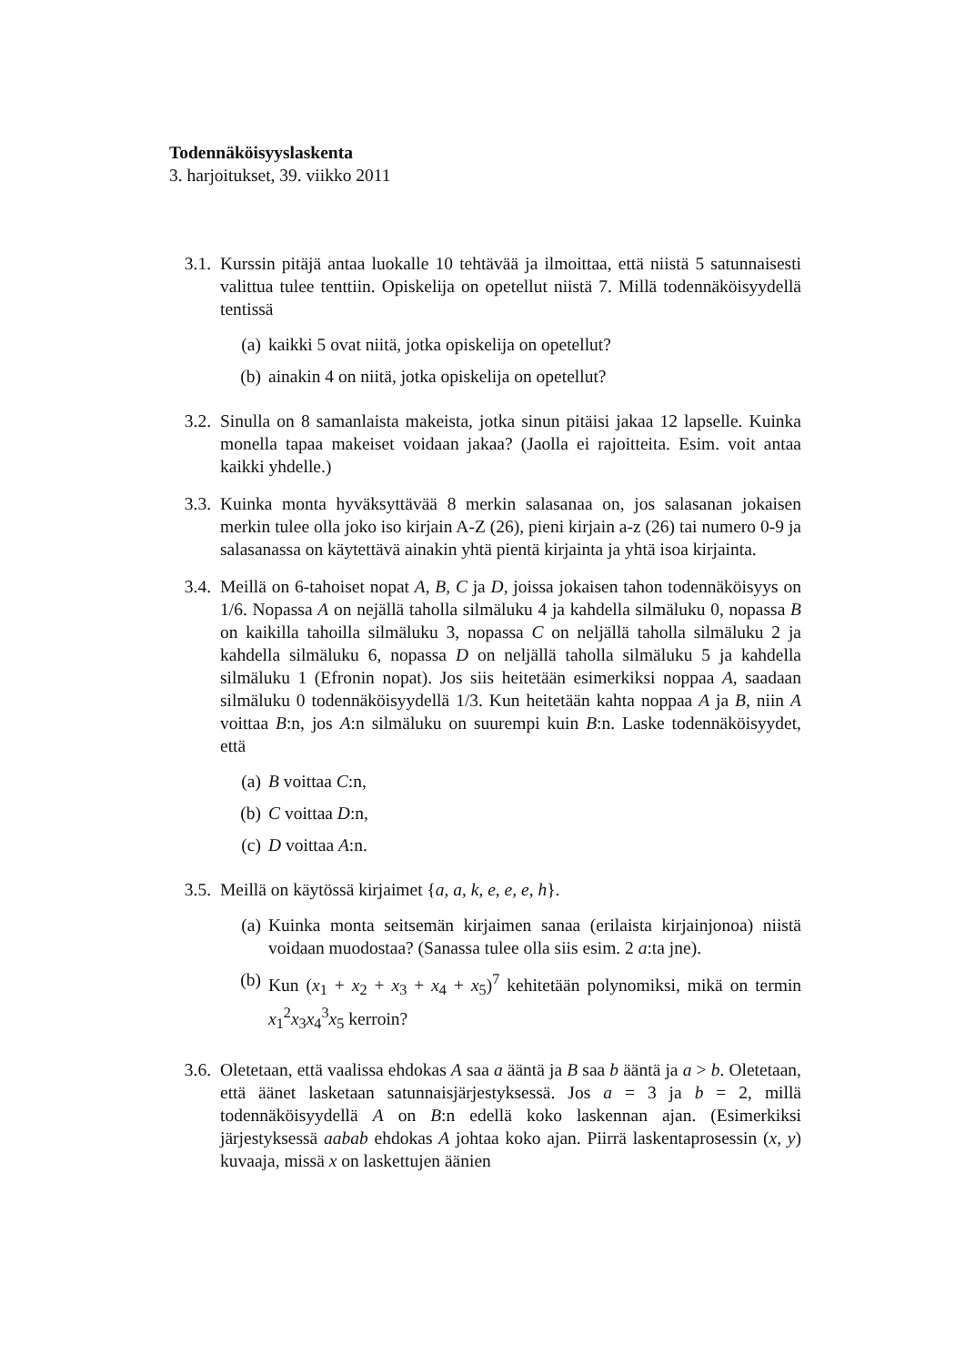Todennäköisyyslaskenta
3. harjoitukset, 39. viikko 2011
3.1. Kurssin pitäjä antaa luokalle 10 tehtävää ja ilmoittaa, että niistä 5 satunnaisesti valittua tulee tenttiin. Opiskelija on opetellut niistä 7. Millä todennäköisyydellä tentissä
(a) kaikki 5 ovat niitä, jotka opiskelija on opetellut?
(b) ainakin 4 on niitä, jotka opiskelija on opetellut?
3.2. Sinulla on 8 samanlaista makeista, jotka sinun pitäisi jakaa 12 lapselle. Kuinka monella tapaa makeiset voidaan jakaa? (Jaolla ei rajoitteita. Esim. voit antaa kaikki yhdelle.)
3.3. Kuinka monta hyväksyttävää 8 merkin salasanaa on, jos salasanan jokaisen merkin tulee olla joko iso kirjain A-Z (26), pieni kirjain a-z (26) tai numero 0-9 ja salasanassa on käytettävä ainakin yhtä pientä kirjainta ja yhtä isoa kirjainta.
3.4. Meillä on 6-tahoiset nopat A, B, C ja D, joissa jokaisen tahon todennäköisyys on 1/6. Nopassa A on nejällä taholla silmäluku 4 ja kahdella silmäluku 0, nopassa B on kaikilla tahoilla silmäluku 3, nopassa C on neljällä taholla silmäluku 2 ja kahdella silmäluku 6, nopassa D on neljällä taholla silmäluku 5 ja kahdella silmäluku 1 (Efronin nopat). Jos siis heitetään esimerkiksi noppaa A, saadaan silmäluku 0 todennäköisyydellä 1/3. Kun heitetään kahta noppaa A ja B, niin A voittaa B:n, jos A:n silmäluku on suurempi kuin B:n. Laske todennäköisyydet, että
(a) B voittaa C:n,
(b) C voittaa D:n,
(c) D voittaa A:n.
3.5. Meillä on käytössä kirjaimet {a, a, k, e, e, e, h}.
(a) Kuinka monta seitsemän kirjaimen sanaa (erilaista kirjainjonoa) niistä voidaan muodostaa? (Sanassa tulee olla siis esim. 2 a:ta jne).
(b) Kun (x<sub>1</sub> + x<sub>2</sub> + x<sub>3</sub> + x<sub>4</sub> + x<sub>5</sub>)<sup>7</sup> kehitetään polynomiksi, mikä on termin x<sub>1</sub><sup>2</sup>x<sub>3</sub>x<sub>4</sub><sup>3</sup>x<sub>5</sub> kerroin?
3.6. Oletetaan, että vaalissa ehdokas A saa a ääntä ja B saa b ääntä ja a > b. Oletetaan, että äänet lasketaan satunnaisjärjestyksessä. Jos a = 3 ja b = 2, millä todennäköisyydellä A on B:n edellä koko laskennan ajan. (Esimerkiksi järjestyksessä aabab ehdokas A johtaa koko ajan. Piirrä laskentaprosessin (x, y) kuvaaja, missä x on laskettujen äänien